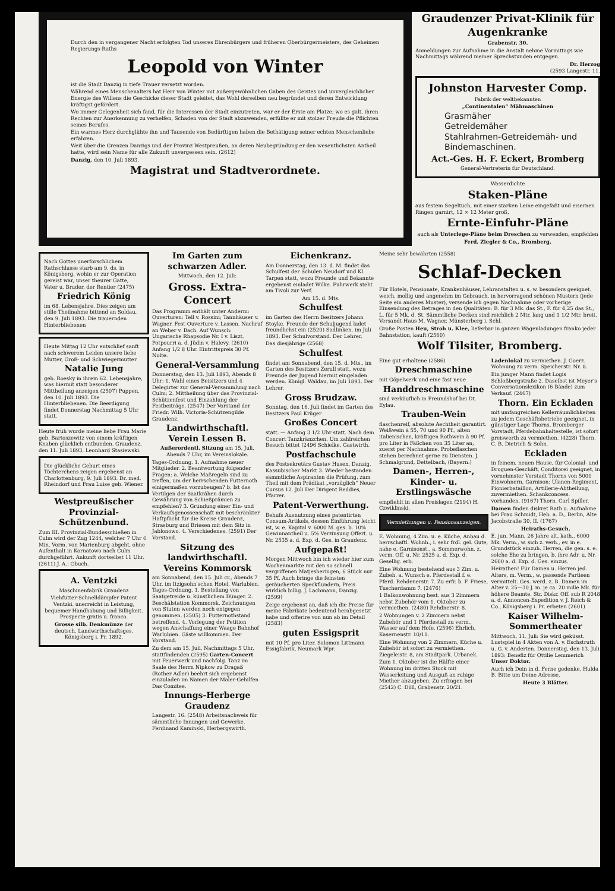Durch den in vergangener Nacht erfolgten Tod unseres Ehrenbürgers und früheren Oberbürgermeisters, des Geheimen Regierungs-Raths
Leopold von Winter
ist die Stadt Danzig in tiefe Trauer versetzt worden.
Während eines Menschenalters hat Herr von Winter mit außergewöhnlichen Gaben des Geistes und unvergleichlicher Energie des Willens die Geschicke dieser Stadt geleitet, das Wohl derselben neu begründet und deren Entwicklung kräftigst gefördert.
Wo immer Gelegenheit sich fand, für die Interessen der Stadt einzutreten, war er der Erste am Platze; wo es galt, ihren Rechten zur Anerkennung zu verhelfen, Schaden von der Stadt abzuwenden, erfüllte er mit stolzer Freude die Pflichten seines Berufes.
Ein warmes Herz durchglühte ihn und Tausende von Bedürftigen haben die Bethätigung seiner echten Menschenliebe erfahren.
Weit über die Grenzen Danzigs und der Provinz Westpreußen, an deren Neubegründung er den wesentlichsten Antheil hatte, wird sein Name für alle Zukunft unvergessen sein. (2612)
Danzig, den 10. Juli 1893.
Magistrat und Stadtverordnete.
Graudenzer Privat-Klinik für Augenkranke
Grabenstr. 30.
Anmeldungen zur Aufnahme in die Anstalt nehme Vormittags wie Nachmittags während meiner Sprechstunden entgegen.
Dr. Herzog
(2593 Langestr. 11.
Johnston Harvester Comp.
Fabrik der weltbekannten
„Continentalen“ Mähmaschinen
Grasmäher
Getreidemäher
Stahlrahmen-Getreidemäh- und Bindemaschinen.
Act.-Ges. H. F. Eckert, Bromberg
General-Vertreterin für Deutschland.
Wasserdichte
Staken-Pläne
aus festem Segeltuch, mit einer starken Leine eingefaßt und eisernen Ringen garnirt, 12 × 12 Meter groß,
Ernte-Einfuhr-Pläne
auch als Unterlege-Pläne beim Dreschen zu verwenden, empfehlen
Ferd. Ziegler & Co., Bromberg.
Nach Gottes unerforschlichem Rathschlusse starb am 9. ds. in Königsberg, wohin er zur Operation gereist war, unser theurer Gatte, Vater u. Bruder, der Rentier (2475)
Friedrich König
im 68. Lebensjahre. Dies zeigen um stille Theilnahme bittend an Soldau, den 9. Juli 1893. Die trauernden Hinterbliebenen
Heute Mittag 12 Uhr entschlief sanft nach schwerem Leiden unsere liebe Mutter, Groß- und Schwiegermutter
Natalie Jung
geb. Roesky in ihrem 62. Lebensjahre, was hiermit statt besonderer Mittheilung anzeigen (2507) Puppen, den 10. Juli 1893. Die Hinterbliebenen. Die Beerdigung findet Donnerstag Nachmittag 5 Uhr statt.
Heute früh wurde meine liebe Frau Marie geb. Bartoszewitz von einem kräftigen Knaben glücklich entbunden. Graudenz, den 11. Juli 1893. Leonhard Stasiewski.
Die glückliche Geburt eines Töchterchens zeigen ergebenst an Charlottenburg, 9. Juli 1893. Dr. med. Rheindorf und Frau Luise geb. Wiener.
Westpreußischer Provinzial-Schützenbund.
Zum III. Provinzial-Bundesschießen in Culm wird der Zug 1244, welcher 7 Uhr 6 Min. Vorm. von Marienburg abgeht, ohne Aufenthalt in Kornatowo nach Culm durchgeführt. Ankunft dortselbst 11 Uhr. (2611) J. A.: Obuch.
A. Ventzki
Maschinenfabrik Graudenz
Viehfutter-Schnelldämpfer Patent Ventzki. unerreicht in Leistung, bequemer Handhabung und Billigkeit. Prospecte gratis u. franco.
Grosse silb. Denkmünze der deutsch. Landwirthschaftsges. Königsberg i. Pr. 1892.
Im Garten zum schwarzen Adler.
Mittwoch, den 12. Juli:
Gross. Extra-Concert
Das Programm enthält unter Anderm: Ouverturen: Tell v. Rossini; Tannhäuser v. Wagner. Fest-Ouverture v. Lassen. Nachruf an Weber v. Bach. Auf Wunsch: Ungarische Rhapsodie Nr. I v. Liszt. Potpourri a. d. Jüdin v. Halevy. (2610) Anfang 1/2 8 Uhr. Eintrittspreis 30 Pf. Nolte.
General-Versammlung
Donnerstag, den 13. Juli 1893, Abends 8 Uhr: 1. Wahl eines Beisitzers und 4 Delegirter zur General-Versammlung nach Culm; 2. Mittheilung über das Provinzial-Schützenfest und Einzahlung der Festbeiträge. (2547) Der Vorstand der Friedr. Wilh. Victoria-Schützengilde Graudenz.
Landwirthschaftl. Verein Lessen B.
Außerordentl. Sitzung am 15. Juli, Abends 7 Uhr, im Vereinslokale.
Tages-Ordnung. 1. Aufnahme neuer Mitglieder. 2. Beantwortung folgender Fragen: a. Welche Maßregeln sind zu treffen, um der herrschenden Futternoth einigermaßen vorzubeugen? b. Ist das Vertilgen der Saatkrähen durch Gewährung von Schießprämien zu empfehlen? 3. Gründung einer Ein- und Verkaufsgenossenschaft mit beschränkter Haftpflicht für die Kreise Graudenz, Strasburg und Briesen mit dem Sitz in Jablonowo. 4. Verschiedenes. (2591) Der Vorstand.
Sitzung des landwirthschaftl. Vereins Kommorsk
am Sonnabend, den 15. Juli cr., Abends 7 Uhr, im Itzigsohn'schen Hotel, Warlubien. Tages-Ordnung. 1. Bestellung von Saatgetreide u. künstlichem Dünger. 2. Beschälstation Kommorsk. Zeichnungen von Stuten werden noch entgegen genommen. (2505) 3. Futternothstand betreffend. 4. Vorlegung der Petition wegen Anschaffung einer Waage Bahnhof Warlubien. Gäste willkommen. Der Vorstand.
Zu dem am 15. Juli, Nachmittags 5 Uhr, stattfindenden (2595) Garten-Concert mit Feuerwerk und nachfolg. Tanz im Saale des Herrn Nipkow zu Dragaß (Rother Adler) beehrt sich ergebenst einzuladen im Namen der Maler-Gehilfen Das Comitee.
Innungs-Herberge Graudenz
Langestr. 16. (2548) Arbeitsnachweis für sämmtliche Innungen und Gewerke. Ferdinand Kaminski, Herbergswirth.
Eichenkranz.
Am Donnerstag, den 13. d. M. findet das Schulfest der Schulen Neudorf und Kl. Tarpen statt, wozu Freunde und Bekannte ergebenst einladet Wilke. Fuhrwerk steht am Tivoli zur Verf.
Am 15. d. Mts.
Schulfest
im Garten des Herrn Besitzers Johann Stoyke. Freunde der Schuljugend ladet freundlichst ein (2520) Sadlinken, im Juli 1893. Der Schulvorstand. Der Lehrer.
Das diesjährige (2568)
Schulfest
findet am Sonnabend, den 15. d. Mts., im Garten des Besitzers Zerull statt, wozu Freunde der Jugend hiermit eingeladen werden. Königl. Waldau, im Juli 1893. Der Lehrer.
Gross Brudzaw.
Sonntag, den 16. Juli findet im Garten des Besitzers Paul Krüger
Großes Concert
statt. — Anfang 3 1/2 Uhr statt. Nach dem Concert Tanzkränzchen. Um zahlreichen Besuch bittet (2496 Schielke, Gastwirth.
Postfachschule
des Postsekretärs Gustav Husen, Danzig, Kassubischer Markt 3. Wieder bestanden sämmtliche Aspiranten die Prüfung, zum Theil mit dem Prädikat „vorzüglich“ Neuer Cursus 12. Juli Der Dirigent Reddies, Pfarrer.
Patent-Verwerthung.
Behufs Ausnutzung eines patentirten Consum-Artikels, dessen Einführung leicht ist, w. e. Kapital v. 6000 M. ges. b. 10% Gewinnantheil u. 5% Verzinsung Offert. u. Nr. 2535 a. d. Exp. d. Ges. in Graudenz.
Aufgepaßt!
Morgen Mittwoch bin ich wieder hier zum Wochenmarkte mit den so schnell vergriffenen Matjesheringen, 6 Stück nur 35 Pf. Auch bringe die feinsten geräucherten Speckflundern, Preis wirklich billig. J. Lachmann, Danzig. (2599)
Zeige ergebenst an, daß ich die Preise für meine Fabrikate bedeutend herabgesetzt habe und offerire von nun ab im Detail (2583)
guten Essigsprit
mit 10 Pf. pro Liter. Salomon Littmann Essigfabrik, Neumark Wpr.
Meine sehr bewährten (2558)
Schlaf-Decken
Für Hotels, Pensionate, Krankenhäuser, Lehranstalten u. s. w. besonders geeignet. weich, mollig und angenehm im Gebrauch, in hervorragend schönen Mustern (jede Seite ein anderes Muster), versende ich gegen Nachnahme oder vorherige Einsendung des Betrages in den Qualitäten: B. für 3 Mk. das St., F. für 4,25 das St., L. für 5 Mk. d. St. Sämmtliche Decken sind reichlich 2 Mtr. lang und 1 1/2 Mtr. breit. Versandt-Haus M. Wagner, Münsterberg i. Schl.
Große Posten Heu, Stroh u. Klee, lieferbar in ganzen Wagenladungen franko jeder Bahnstation, kauft (2560)
Wolf Tilsiter, Bromberg.
Eine gut erhaltene (2586)
Dreschmaschine
mit Göpelwerk und eine fast neue
Handdreschmaschine
sind verkäuflich in Freundshof bei Dt. Eylau.
Trauben-Wein
flaschenreif, absolute Aechtheit garantirt. Weißwein à 55, 70 und 90 Pf., alten italienischen, kräftigen Rothwein à 90 Pf. pro Liter in Fäßchen von 35 Liter an, zuerst per Nachnahme. Probeflaschen stehen berechnet gerne zu Diensten. J. Schmalgrund, Dettelbach, (Bayern.)
Damen-, Herren-, Kinder- u. Erstlingswäsche
empfiehlt in allen Preislagen (2194) H. Czwiklinski.
Vermiethungen u. Pensionsanzeigen.
E. Wohnung, 4 Zim. u. e. Küche, Anbau d. herrschaftl. Wohnh., i. sehr frdl. gel. Gute, nahe e. Garnisonst., a. Sommerwohn. z. verm. Off. u. Nr. 2525 a. d. Exp. d. Gesellig. erb.
Eine Wohnung bestehend aus 3 Zim. u. Zubeh. a. Wunsch e. Pferdestall f. e. Pferd. Rehdenerstr. 7. Zu erfr. b. F. Friese, Tuscherdamm 7. (2476)
1 Balkonwohnung best. aus 3 Zimmern nebst Zubehör vom 1. Oktober zu vermiethen. (2480) Rehdnerstr. 8.
2 Wohnungen v. 2 Zimmern nebst Zubehör und 1 Pferdestall zu verm., Wasser auf dem Hofe. (2596) Ehrlich, Kasernenstr. 10/11.
Eine Wohnung von 2 Zimmern, Küche u. Zubehör ist sofort zu vermiethen. Ziegeleistr. 8, am Stadtpark. Urbanek.
Zum 1. Oktober ist die Hälfte einer Wohnung im dritten Stock mit Wasserleitung und Ausguß an ruhige Miether abzugeben. Zu erfragen bei (2542) C. Döll, Grabenstr. 20/21.
Ladenlokal zu vermiethen. J. Goerz. Wohnung zu verm. Speicherstr. Nr. 8.
Ein junger Mann findet Logis Schloßbergstraße 2. Daselbst ist Meyer's Conversationslexikon (6 Bände) zum Verkauf. (2467)
Thorn. Ein Eckladen
mit umfangreichen Kellerräumlichkeiten zu jedem Geschäftsbetriebe geeignet, in günstiger Lage Thorns, Bromberger Vorstadt, Pferdebahnhaltestelle, ist sofort preiswerth zu vermiethen. (4228) Thorn. C. B. Dietrich & Sohn.
Eckladen
in feinem, neuen Hause, für Colonial- und Droguen-Geschäft, Conditorei geeignet, in vornehmster Vorstadt Thorns von 5000 Einwohnern, Garnison: Ulanen-Regiment, Pionierbataillon, Artillerie-Abtheilung, zuvermiethen. Schankconcess. vorhanden. (9167) Thorn. Carl Spiller.
Damen finden diskret Rath u. Aufnahme bei Frau Schmidt, Heb. a. D., Berlin, Alte Jacobstraße 30, II. (1767)
Heiraths-Gesuch.
E. jun. Mann, 26 Jahre alt, kath., 6000 Mk. Verm., w. sich z. verh., ev. in e. Grundstück einzuh. Herren, die gen. s. e. solche Ehe zu bringen, b. ihre Adr. u. Nr. 2600 a. d. Exp. d. Ges. einzus.
Heirathen! Für Damen u. Herren jed. Alters, m. Verm., w. passende Partieen vermittelt. Ges. werd. z. B. Damen im Alter v. 25—30 J. m. je ca. 20 mille Mk. für höhere Beamte. Str. Diskr. Off. sub R 2048 a. d. Annoncen-Expedition v. J. Reich & Co., Königsberg i. Pr. erbeten (2601)
Kaiser Wilhelm-Sommertheater
Mittwoch, 11. Juli: Sie wird geküsst. Lustspiel in 4 Akten von A. v. Eschstruth u. G. v. Anderten. Donnerstag, den 13. Juli 1893: Benefiz für Ottilie Lemmerich Unser Doktor.
Auch ich Dein in d. Ferne gedenke, Hulda B. Bitte um Deine Adresse.
Heute 3 Blätter.